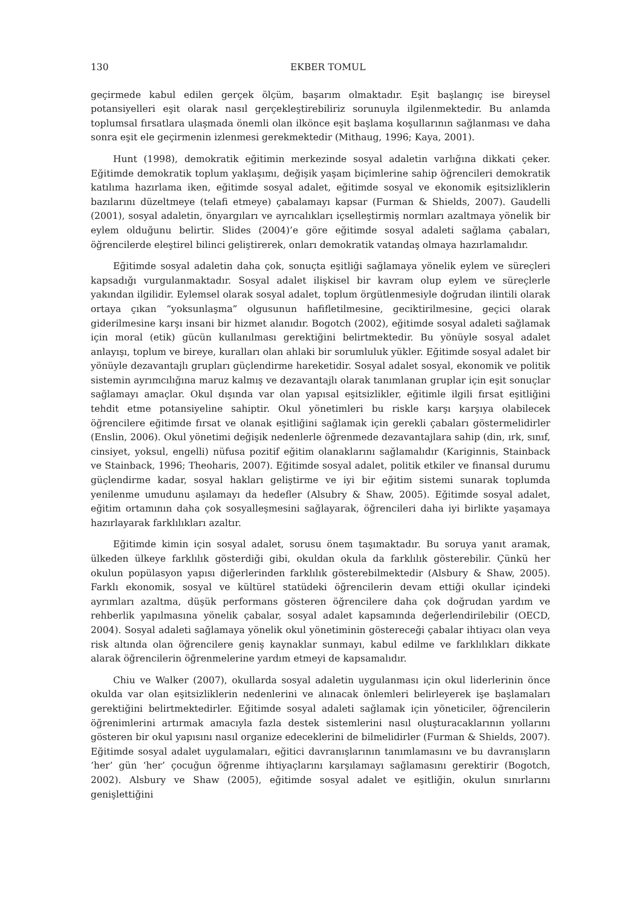130 EKBER TOMUL
geçirmede kabul edilen gerçek ölçüm, başarım olmaktadır. Eşit başlangıç ise bireysel potansiyelleri eşit olarak nasıl gerçekleştirebiliriz sorunuyla ilgilenmektedir. Bu anlamda toplumsal fırsatlara ulaşmada önemli olan ilkönce eşit başlama koşullarının sağlanması ve daha sonra eşit ele geçirmenin izlenmesi gerekmektedir (Mithaug, 1996; Kaya, 2001).
Hunt (1998), demokratik eğitimin merkezinde sosyal adaletin varlığına dikkati çeker. Eğitimde demokratik toplum yaklaşımı, değişik yaşam biçimlerine sahip öğrencileri demokratik katılıma hazırlama iken, eğitimde sosyal adalet, eğitimde sosyal ve ekonomik eşitsizliklerin bazılarını düzeltmeye (telafi etmeye) çabalamayı kapsar (Furman & Shields, 2007). Gaudelli (2001), sosyal adaletin, önyargıları ve ayrıcalıkları içselleştirmiş normları azaltmaya yönelik bir eylem olduğunu belirtir. Slides (2004)’e göre eğitimde sosyal adaleti sağlama çabaları, öğrencilerde eleştirel bilinci geliştirerek, onları demokratik vatandaş olmaya hazırlamalıdır.
Eğitimde sosyal adaletin daha çok, sonuçta eşitliği sağlamaya yönelik eylem ve süreçleri kapsadığı vurgulanmaktadır. Sosyal adalet ilişkisel bir kavram olup eylem ve süreçlerle yakından ilgilidir. Eylemsel olarak sosyal adalet, toplum örgütlenmesiyle doğrudan ilintili olarak ortaya çıkan “yoksunlaşma” olgusunun hafifletilmesine, geciktirilmesine, geçici olarak giderilmesine karşı insani bir hizmet alanıdır. Bogotch (2002), eğitimde sosyal adaleti sağlamak için moral (etik) gücün kullanılması gerektiğini belirtmektedir. Bu yönüyle sosyal adalet anlayışı, toplum ve bireye, kuralları olan ahlaki bir sorumluluk yükler. Eğitimde sosyal adalet bir yönüyle dezavantajlı grupları güçlendirme hareketidir. Sosyal adalet sosyal, ekonomik ve politik sistemin ayrımcılığına maruz kalmış ve dezavantajlı olarak tanımlanan gruplar için eşit sonuçlar sağlamayı amaçlar. Okul dışında var olan yapısal eşitsizlikler, eğitimle ilgili fırsat eşitliğini tehdit etme potansiyeline sahiptir. Okul yönetimleri bu riskle karşı karşıya olabilecek öğrencilere eğitimde fırsat ve olanak eşitliğini sağlamak için gerekli çabaları göstermelidirler (Enslin, 2006). Okul yönetimi değişik nedenlerle öğrenmede dezavantajlara sahip (din, ırk, sınıf, cinsiyet, yoksul, engelli) nüfusa pozitif eğitim olanaklarını sağlamalıdır (Kariginnis, Stainback ve Stainback, 1996; Theoharis, 2007). Eğitimde sosyal adalet, politik etkiler ve finansal durumu güçlendirme kadar, sosyal hakları geliştirme ve iyi bir eğitim sistemi sunarak toplumda yenilenme umudunu aşılamayı da hedefler (Alsubry & Shaw, 2005). Eğitimde sosyal adalet, eğitim ortamının daha çok sosyalleşmesini sağlayarak, öğrencileri daha iyi birlikte yaşamaya hazırlayarak farklılıkları azaltır.
Eğitimde kimin için sosyal adalet, sorusu önem taşımaktadır. Bu soruya yanıt aramak, ülkeden ülkeye farklılık gösterdiği gibi, okuldan okula da farklılık gösterebilir. Çünkü her okulun popülasyon yapısı diğerlerinden farklılık gösterebilmektedir (Alsbury & Shaw, 2005). Farklı ekonomik, sosyal ve kültürel statüdeki öğrencilerin devam ettiği okullar içindeki ayrımları azaltma, düşük performans gösteren öğrencilere daha çok doğrudan yardım ve rehberlik yapılmasına yönelik çabalar, sosyal adalet kapsamında değerlendirilebilir (OECD, 2004). Sosyal adaleti sağlamaya yönelik okul yönetiminin göstereceği çabalar ihtiyacı olan veya risk altında olan öğrencilere geniş kaynaklar sunmayı, kabul edilme ve farklılıkları dikkate alarak öğrencilerin öğrenmelerine yardım etmeyi de kapsamalıdır.
Chiu ve Walker (2007), okullarda sosyal adaletin uygulanması için okul liderlerinin önce okulda var olan eşitsizliklerin nedenlerini ve alınacak önlemleri belirleyerek işe başlamaları gerektiğini belirtmektedirler. Eğitimde sosyal adaleti sağlamak için yöneticiler, öğrencilerin öğrenimlerini artırmak amacıyla fazla destek sistemlerini nasıl oluşturacaklarının yollarını gösteren bir okul yapısını nasıl organize edeceklerini de bilmelidirler (Furman & Shields, 2007). Eğitimde sosyal adalet uygulamaları, eğitici davranışlarının tanımlamasını ve bu davranışların ‘her’ gün ‘her’ çocuğun öğrenme ihtiyaçlarını karşılamayı sağlamasını gerektirir (Bogotch, 2002). Alsbury ve Shaw (2005), eğitimde sosyal adalet ve eşitliğin, okulun sınırlarını genişlettiğini